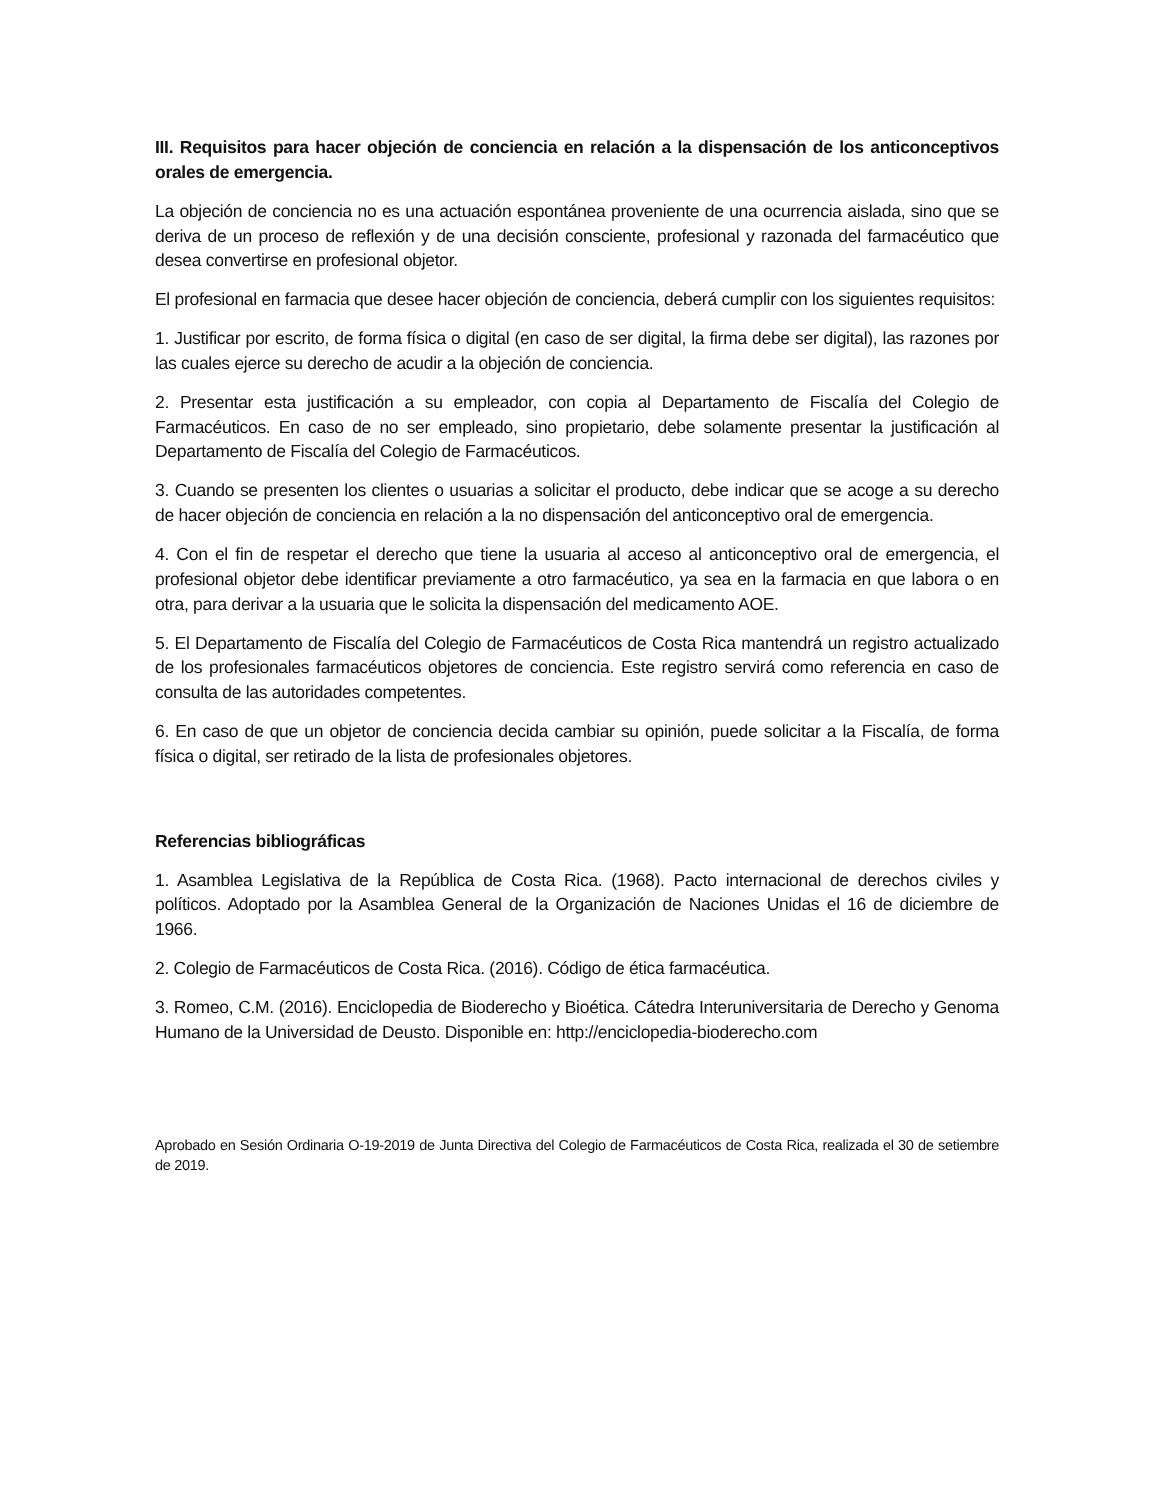III. Requisitos para hacer objeción de conciencia en relación a la dispensación de los anticonceptivos orales de emergencia.
La objeción de conciencia no es una actuación espontánea proveniente de una ocurrencia aislada, sino que se deriva de un proceso de reflexión y de una decisión consciente, profesional y razonada del farmacéutico que desea convertirse en profesional objetor.
El profesional en farmacia que desee hacer objeción de conciencia, deberá cumplir con los siguientes requisitos:
1. Justificar por escrito, de forma física o digital (en caso de ser digital, la firma debe ser digital), las razones por las cuales ejerce su derecho de acudir a la objeción de conciencia.
2. Presentar esta justificación a su empleador, con copia al Departamento de Fiscalía del Colegio de Farmacéuticos. En caso de no ser empleado, sino propietario, debe solamente presentar la justificación al Departamento de Fiscalía del Colegio de Farmacéuticos.
3. Cuando se presenten los clientes o usuarias a solicitar el producto, debe indicar que se acoge a su derecho de hacer objeción de conciencia en relación a la no dispensación del anticonceptivo oral de emergencia.
4. Con el fin de respetar el derecho que tiene la usuaria al acceso al anticonceptivo oral de emergencia, el profesional objetor debe identificar previamente a otro farmacéutico, ya sea en la farmacia en que labora o en otra, para derivar a la usuaria que le solicita la dispensación del medicamento AOE.
5. El Departamento de Fiscalía del Colegio de Farmacéuticos de Costa Rica mantendrá un registro actualizado de los profesionales farmacéuticos objetores de conciencia. Este registro servirá como referencia en caso de consulta de las autoridades competentes.
6. En caso de que un objetor de conciencia decida cambiar su opinión, puede solicitar a la Fiscalía, de forma física o digital, ser retirado de la lista de profesionales objetores.
Referencias bibliográficas
1. Asamblea Legislativa de la República de Costa Rica. (1968). Pacto internacional de derechos civiles y políticos. Adoptado por la Asamblea General de la Organización de Naciones Unidas el 16 de diciembre de 1966.
2. Colegio de Farmacéuticos de Costa Rica. (2016). Código de ética farmacéutica.
3. Romeo, C.M. (2016). Enciclopedia de Bioderecho y Bioética. Cátedra Interuniversitaria de Derecho y Genoma Humano de la Universidad de Deusto. Disponible en: http://enciclopedia-bioderecho.com
Aprobado en Sesión Ordinaria O-19-2019 de Junta Directiva del Colegio de Farmacéuticos de Costa Rica, realizada el 30 de setiembre de 2019.